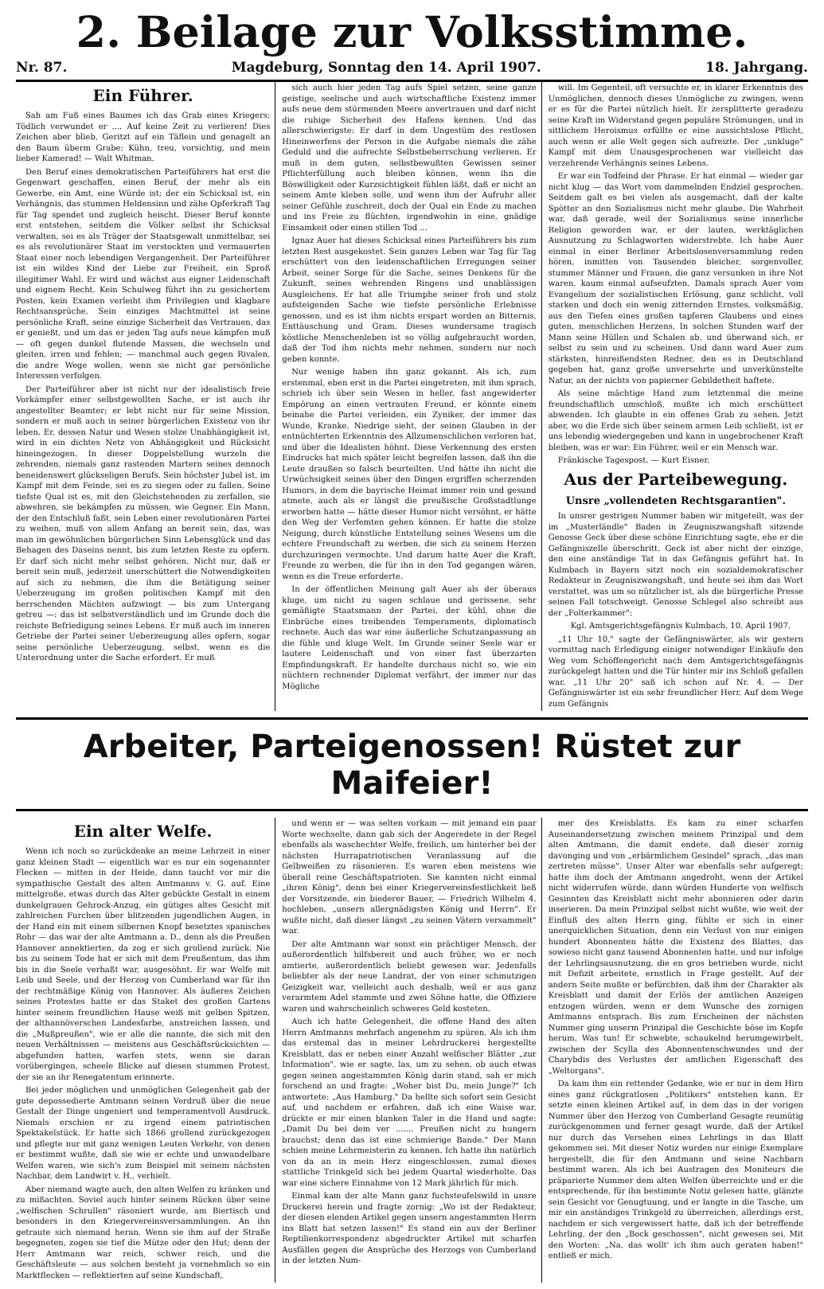2. Beilage zur Volksstimme.
Nr. 87. Magdeburg, Sonntag den 14. April 1907. 18. Jahrgang.
Ein Führer.
Sah am Fuß eines Baumes ich das Grab eines Kriegers; Tödlich verwundet er .... Auf keine Zeit zu verlieren! Dies Zeichen aber blieb, Geritzt auf ein Täflein und genagelt an den Baum überm Grabe: Kühn, treu, vorsichtig, und mein lieber Kamerad! — Walt Whitman.
Den Beruf eines demokratischen Parteiführers hat erst die Gegenwart geschaffen, einen Beruf, der mehr als ein Gewerbe, ein Amt, eine Würde ist; der ein Schicksal ist, ein Verhängnis, das stummen Heldensinn und zähe Opferkraft Tag für Tag spendet und zugleich heischt. Dieser Beruf konnte erst entstehen, seitdem die Völker selbst ihr Schicksal verwalten, sei es als Träger der Staatsgewalt unmittelbar, sei es als revolutionärer Staat im verstockten und vermauerten Staat einer noch lebendigen Vergangenheit. Der Parteiführer ist ein wildes Kind der Liebe zur Freiheit, ein Sproß illegitimer Wahl. Er wird und wächst aus eigner Leidenschaft und eignem Recht. Kein Schulweg führt ihn zu gesichertem Posten, kein Examen verleiht ihm Privilegien und klagbare Rechtsansprüche. Sein einziges Machtmittel ist seine persönliche Kraft, seine einzige Sicherheit das Vertrauen, das er genießt, und um das er jeden Tag aufs neue kämpfen muß — oft gegen dunkel flutende Massen, die wechseln und gleiten, irren und fehlen; — manchmal auch gegen Rivalen, die andre Wege wollen, wenn sie nicht gar persönliche Interessen verfolgen.
Der Parteiführer aber ist nicht nur der idealistisch freie Vorkämpfer einer selbstgewollten Sache, er ist auch ihr angestellter Beamter; er lebt nicht nur für seine Mission, sondern er muß auch in seiner bürgerlichen Existenz von ihr leben. Er, dessen Natur und Wesen stolze Unabhängigkeit ist, wird in ein dichtes Netz von Abhängigkeit und Rücksicht hineingezogen. In dieser Doppelstellung wurzeln die zehrenden, niemals ganz rastenden Martern seines dennoch beneidenswert glückseligen Berufs. Sein höchster Jubel ist, im Kampf mit dem Feinde, sei es zu siegen oder zu fallen. Seine tiefste Qual ist es, mit den Gleichstehenden zu zerfallen, sie abwehren, sie bekämpfen zu müssen, wie Gegner. Ein Mann, der den Entschluß faßt, sein Leben einer revolutionären Partei zu weihen, muß von allem Anfang an bereit sein, das, was man im gewöhnlichen bürgerlichen Sinn Lebensglück und das Behagen des Daseins nennt, bis zum letzten Reste zu opfern. Er darf sich nicht mehr selbst gehören. Nicht nur, daß er bereit sein muß, jederzeit unerschüttert die Notwendigkeiten auf sich zu nehmen, die ihm die Betätigung seiner Ueberzeugung im großen politischen Kampf mit den herrschenden Mächten aufzwingt — bis zum Untergang getreu —: das ist selbstverständlich und im Grunde doch die reichste Befriedigung seines Lebens. Er muß auch im inneren Getriebe der Partei seiner Ueberzeugung alles opfern, sogar seine persönliche Ueberzeugung, selbst, wenn es die Unterordnung unter die Sache erfordert. Er muß
sich auch hier jeden Tag aufs Spiel setzen, seine ganze geistige, seelische und auch wirtschaftliche Existenz immer aufs neue dem stürmenden Meere anvertrauen und darf nicht die ruhige Sicherheit des Hafens kennen. Und das allerschwierigste: Er darf in dem Ungestüm des restlosen Hineinwerfens der Person in die Aufgabe niemals die zähe Geduld und die aufrechte Selbstbeherrschung verlieren. Er muß in dem guten, selbstbewußten Gewissen seiner Pflichterfüllung auch bleiben können, wenn ihn die Böswilligkeit oder Kurzsichtigkeit fühlen läßt, daß er nicht an seinem Amte kleben solle, und wenn ihm der Aufruhr aller seiner Gefühle zuschreit, doch der Qual ein Ende zu machen und ins Freie zu flüchten, irgendwohin in eine, gnädige Einsamkeit oder einen stillen Tod ...
Ignaz Auer hat dieses Schicksal eines Parteiführers bis zum letzten Rest ausgekostet. Sein ganzes Leben war Tag für Tag erschüttert von den leidenschaftlichen Erregungen seiner Arbeit, seiner Sorge für die Sache, seines Denkens für die Zukunft, seines wehrenden Ringens und unablässigen Ausgleichens. Er hat alle Triumphe seiner froh und stolz aufsteigenden Sache wie tiefste persönliche Erlebnisse genossen, und es ist ihm nichts erspart worden an Bitternis, Enttäuschung und Gram. Dieses wundersame tragisch köstliche Menschenleben ist so völlig aufgebraucht worden, daß der Tod ihm nichts mehr nehmen, sondern nur noch geben konnte.
Nur wenige haben ihn ganz gekannt. Als ich, zum erstenmal, eben erst in die Partei eingetreten, mit ihm sprach, schrieb ich über sein Wesen in heller, fast angewiderter Empörung an einen vertrauten Freund, er könnte einem beinahe die Partei verleiden, ein Zyniker, der immer das Wunde, Kranke, Niedrige sieht, der seinen Glauben in der entnüchterten Erkenntnis des Allzumenschlichen verloren hat, und über die Idealisten höhnt. Diese Verkennung des ersten Eindrucks hat mich später leicht begreifen lassen, daß ihn die Leute draußen so falsch beurteilten. Und hätte ihn nicht die Urwüchsigkeit seines über den Dingen ergriffen scherzenden Humors, in dem die bayrische Heimat immer rein und gesund atmete, auch als er längst die preußische Großstadtlunge erworben hatte — hätte dieser Humor nicht versöhnt, er hätte den Weg der Verfemten gehen können. Er hatte die stolze Neigung, durch künstliche Entstellung seines Wesens um die echtere Freundschaft zu werben, die sich zu seinem Herzen durchzuringen vermochte. Und darum hatte Auer die Kraft, Freunde zu werben, die für ihn in den Tod gegangen wären, wenn es die Treue erforderte.
In der öffentlichen Meinung galt Auer als der überaus kluge, um nicht zu sagen schlaue und gerissene, sehr gemäßigte Staatsmann der Partei, der kühl, ohne die Einbrüche eines treibenden Temperaments, diplomatisch rechnete. Auch das war eine äußerliche Schutzanpassung an die fühle und kluge Welt. Im Grunde seiner Seele war er lautere Leidenschaft und von einer fast überzarten Empfindungskraft. Er handelte durchaus nicht so, wie ein nüchtern rechnender Diplomat verfährt, der immer nur das Mögliche
will. Im Gegenteil, oft versuchte er, in klarer Erkenntnis des Unmöglichen, dennoch dieses Unmögliche zu zwingen, wenn er es für die Partei nützlich hielt. Er zersplitterte geradezu seine Kraft im Widerstand gegen populäre Strömungen, und in sittlichem Heroismus erfüllte er eine aussichtslose Pflicht, auch wenn er alle Welt gegen sich aufreizte. Der „unkluge" Kampf mit dem Unausgesprochenen war vielleicht das verzehrende Verhängnis seines Lebens.
Er war ein Todfeind der Phrase. Er hat einmal — wieder gar nicht klug — das Wort vom dammelnden Endziel gesprochen. Seitdem galt es bei vielen als ausgemacht, daß der kalte Spötter an den Sozialismus nicht mehr glaube. Die Wahrheit war, daß gerade, weil der Sozialismus seine innerliche Religion geworden war, er der lauten, werktäglichen Ausnutzung zu Schlagworten widerstrebte. Ich habe Auer einmal in einer Berliner Arbeitslosenversammlung reden hören, inmitten von Tausenden bleicher, sorgenvoller, stummer Männer und Frauen, die ganz versunken in ihre Not waren, kaum einmal aufseufzten. Damals sprach Auer vom Evangelium der sozialistischen Erlösung, ganz schlicht, voll starken und doch ein wenig zitternden Ernstes, volksmäßig, aus den Tiefen eines großen tapferen Glaubens und eines guten, menschlichen Herzens. In solchen Stunden warf der Mann seine Hüllen und Schalen ab, und überwand sich, er selbst zu sein und zu scheinen. Und dann ward Auer zum stärksten, hinreißendsten Redner, den es in Deutschland gegeben hat, ganz große unversehrte und unverkünstelte Natur, an der nichts von papierner Gebildetheit haftete.
Als seine mächtige Hand zum letztenmal die meine freundschaftlich umschloß, mußte ich mich erschüttert abwenden. Ich glaubte in ein offenes Grab zu sehen. Jetzt aber, wo die Erde sich über seinem armen Leib schließt, ist er uns lebendig wiedergegeben und kann in ungebrochener Kraft bleiben, was er war: Ein Führer, weil er ein Mensch war.
Fränkische Tagespost. — Kurt Eisner.
Aus der Parteibewegung.
Unsre „vollendeten Rechtsgarantien".
In unsrer gestrigen Nummer haben wir mitgeteilt, was der im „Musterländle" Baden in Zeugniszwangshaft sitzende Genosse Geck über diese schöne Einrichtung sagte, ehe er die Gefängniszelle überschritt. Geck ist aber nicht der einzige, den eine anständige Tat in das Gefängnis geführt hat. In Kulmbach in Bayern sitzt noch ein sozialdemokratischer Redakteur in Zeugniszwangshaft, und heute sei ihm das Wort verstattet, was um so nützlicher ist, als die bürgerliche Presse seinen Fall totschweigt. Genosse Schlegel also schreibt aus der „Folterkammer":
Kgl. Amtsgerichtsgefängnis Kulmbach, 10. April 1907.
„11 Uhr 10," sagte der Gefängniswärter, als wir gestern vormittag nach Erledigung einiger notwendiger Einkäufe den Weg vom Schöffengericht nach dem Amtsgerichtsgefängnis zurückgelegt hatten und die Tür hinter mir ins Schloß gefallen war. „11 Uhr 20" saß ich schon auf Nr. 4. — Der Gefängniswärter ist ein sehr freundlicher Herr. Auf dem Wege zum Gefängnis
Arbeiter, Parteigenossen! Rüstet zur Maifeier!
Ein alter Welfe.
Wenn ich noch so zurückdenke an meine Lehrzeit in einer ganz kleinen Stadt — eigentlich war es nur ein sogenannter Flecken — mitten in der Heide, dann taucht vor mir die sympathische Gestalt des alten Amtmanns v. G. auf. Eine mittelgroße, etwas durch das Alter gebückte Gestalt in einem dunkelgrauen Gehrock-Anzug, ein gütiges altes Gesicht mit zahlreichen Furchen über blitzenden jugendlichen Augen, in der Hand ein mit einem silbernen Knopf besetztes spanisches Rohr — das war der alte Amtmann a. D., denn als die Preußen Hannover annektierten, da zog er sich grollend zurück. Nie bis zu seinem Tode hat er sich mit dem Preußentum, das ihm bis in die Seele verhaßt war, ausgesöhnt. Er war Welfe mit Leib und Seele, und der Herzog von Cumberland war für ihn der rechtmäßige König von Hannover. Als äußeres Zeichen seines Protestes hatte er das Staket des großen Gartens hinter seinem freundlichen Hause weiß mit gelben Spitzen, der althannöverschen Landesfarbe, anstreichen lassen, und die „Mußpreußen", wie er alle die nannte, die sich mit den neuen Verhältnissen — meistens aus Geschäftsrücksichten — abgefunden hatten, warfen stets, wenn sie daran vorübergingen, scheele Blicke auf diesen stummen Protest, der sie an ihr Renegatentum erinnerte.
Bei jeder möglichen und unmöglichen Gelegenheit gab der gute depossedierte Amtmann seinen Verdruß über die neue Gestalt der Dinge ungeniert und temperamentvoll Ausdruck. Niemals erschien er zu irgend einem patriotischen Spektakelstück. Er hatte sich 1866 grollend zurückgezogen und pflegte nur mit ganz wenigen Leuten Verkehr, von denen er bestimmt wußte, daß sie wie er echte und unwandelbare Welfen waren, wie sich's zum Beispiel mit seinem nächsten Nachbar, dem Landwirt v. H., verhielt.
Aber niemand wagte auch, den alten Welfen zu kränken und zu mißachten. Soviel auch hinter seinem Rücken über seine „welfischen Schrullen" räsoniert wurde, am Biertisch und besonders in den Kriegervereinsversammlungen. An ihn getraute sich niemand heran. Wenn sie ihm auf der Straße begegneten, zogen sie tief die Mütze oder den Hut; denn der Herr Amtmann war reich, schwer reich, und die Geschäftsleute — aus solchen besteht ja vornehmlich so ein Marktflecken — reflektierten auf seine Kundschaft,
und wenn er — was selten vorkam — mit jemand ein paar Worte wechselte, dann gab sich der Angeredete in der Regel ebenfalls als waschechter Welfe, freilich, um hinterher bei der nächsten Hurrapatriotischen Veranlassung auf die Gelbweißen zu räsonieren. Es waren eben meistens wie überall reine Geschäftspatrioten. Sie kannten nicht einmal „ihren König", denn bei einer Kriegervereinsfestlichkeit ließ der Vorsitzende, ein biederer Bauer, — Friedrich Wilhelm 4. hochleben, „unsern allergnädigsten König und Herrn". Er wußte nicht, daß dieser längst „zu seinen Vätern versammelt" war.
Der alte Amtmann war sonst ein prächtiger Mensch, der außerordentlich hilfsbereit und auch früher, wo er noch amtierte, außerordentlich beliebt gewesen war. Jedenfalls beliebter als der neue Landrat, der von einer schmutzigen Geizigkeit war, vielleicht auch deshalb, weil er aus ganz verarmtem Adel stammte und zwei Söhne hatte, die Offiziere waren und wahrscheinlich schweres Geld kosteten.
Auch ich hatte Gelegenheit, die offene Hand des alten Herrn Amtmanns mehrfach angenehm zu spüren. Als ich ihm das erstemal das in meiner Lehrdruckerei hergestellte Kreisblatt, das er neben einer Anzahl welfischer Blätter „zur Information", wie er sagte, las, um zu sehen, ob auch etwas gegen seinen angestammten König darin stand, sah er mich forschend an und fragte: „Woher bist Du, mein Junge?" Ich antwortete: „Aus Hamburg." Da hellte sich sofort sein Gesicht auf, und nachdem er erfahren, daß ich eine Waise war, drückte er mir einen blanken Taler in die Hand und sagte: „Damit Du bei dem ver ....... Preußen nicht zu hungern brauchst; denn das ist eine schmierige Bande." Der Mann schien meine Lehrmeisterin zu kennen. Ich hatte ihn natürlich von da an in mein Herz eingeschlossen, zumal dieses stattliche Trinkgeld sich bei jedem Quartal wiederholte. Das war eine sichere Einnahme von 12 Mark jährlich für mich.
Einmal kam der alte Mann ganz fuchsteufelswild in unsre Druckerei herein und fragte zornig: „Wo ist der Redakteur, der diesen elenden Artikel gegen unsern angestammten Herrn ins Blatt hat setzen lassen!" Es stand ein aus der Berliner Reptilienkorrespondenz abgedruckter Artikel mit scharfen Ausfällen gegen die Ansprüche des Herzogs von Cumberland in der letzten Num-
mer des Kreisblatts. Es kam zu einer scharfen Auseinandersetzung zwischen meinem Prinzipal und dem alten Amtmann, die damit endete, daß dieser zornig davonging und von „erbärmlichem Gesindel" sprach, „das man zertreten müsse". Unser Alter war ebenfalls sehr aufgeregt; hatte ihm doch der Amtmann angedroht, wenn der Artikel nicht widerrufen würde, dann würden Hunderte von welfisch Gesinnten das Kreisblatt nicht mehr abonnieren oder darin inserieren. Da mein Prinzipal selbst nicht wußte, wie weit der Einfluß des alten Herrn ging, fühlte er sich in einer unerquicklichen Situation, denn ein Verlust von nur einigen hundert Abonnenten hätte die Existenz des Blattes, das sowieso nicht ganz tausend Abonnenten hatte, und nur infolge der Lehrlingsausnutzung, die en gros betrieben wurde, nicht mit Defizit arbeitete, ernstlich in Frage gestellt. Auf der andern Seite mußte er befürchten, daß ihm der Charakter als Kreisblatt und damit der Erlös der amtlichen Anzeigen entzogen würden, wenn er dem Wunsche des zornigen Amtmanns entsprach. Bis zum Erscheinen der nächsten Nummer ging unserm Prinzipal die Geschichte böse im Kopfe herum. Was tun! Er schwebte, schaukelnd herumgewirbelt, zwischen der Scylla des Abonnentenschwundes und der Charybdis des Verlustes der amtlichen Eigenschaft des „Weltorgans".
Da kam ihm ein rettender Gedanke, wie er nur in dem Hirn eines ganz rückgratlosen „Politikers" entstehen kann. Er setzte einen kleinen Artikel auf, in dem das in der vorigen Nummer über den Herzog von Cumberland Gesagte reumütig zurückgenommen und ferner gesagt wurde, daß der Artikel nur durch das Versehen eines Lehrlings in das Blatt gekommen sei. Mit dieser Notiz wurden nur einige Exemplare hergestellt, die für den Amtmann und seine Nachbarn bestimmt waren. Als ich bei Austragen des Moniteurs die präparierte Nummer dem alten Welfen überreichte und er die entsprechende, für ihn bestimmte Notiz gelesen hatte, glänzte sein Gesicht vor Genugtuung, und er langte in die Tasche, um mir ein anständiges Trinkgeld zu überreichen, allerdings erst, nachdem er sich vergewissert hatte, daß ich der betreffende Lehrling, der den „Bock geschossen", nicht gewesen sei. Mit den Worten: „Na, das wollt' ich ihm auch geraten haben!" entließ er mich.